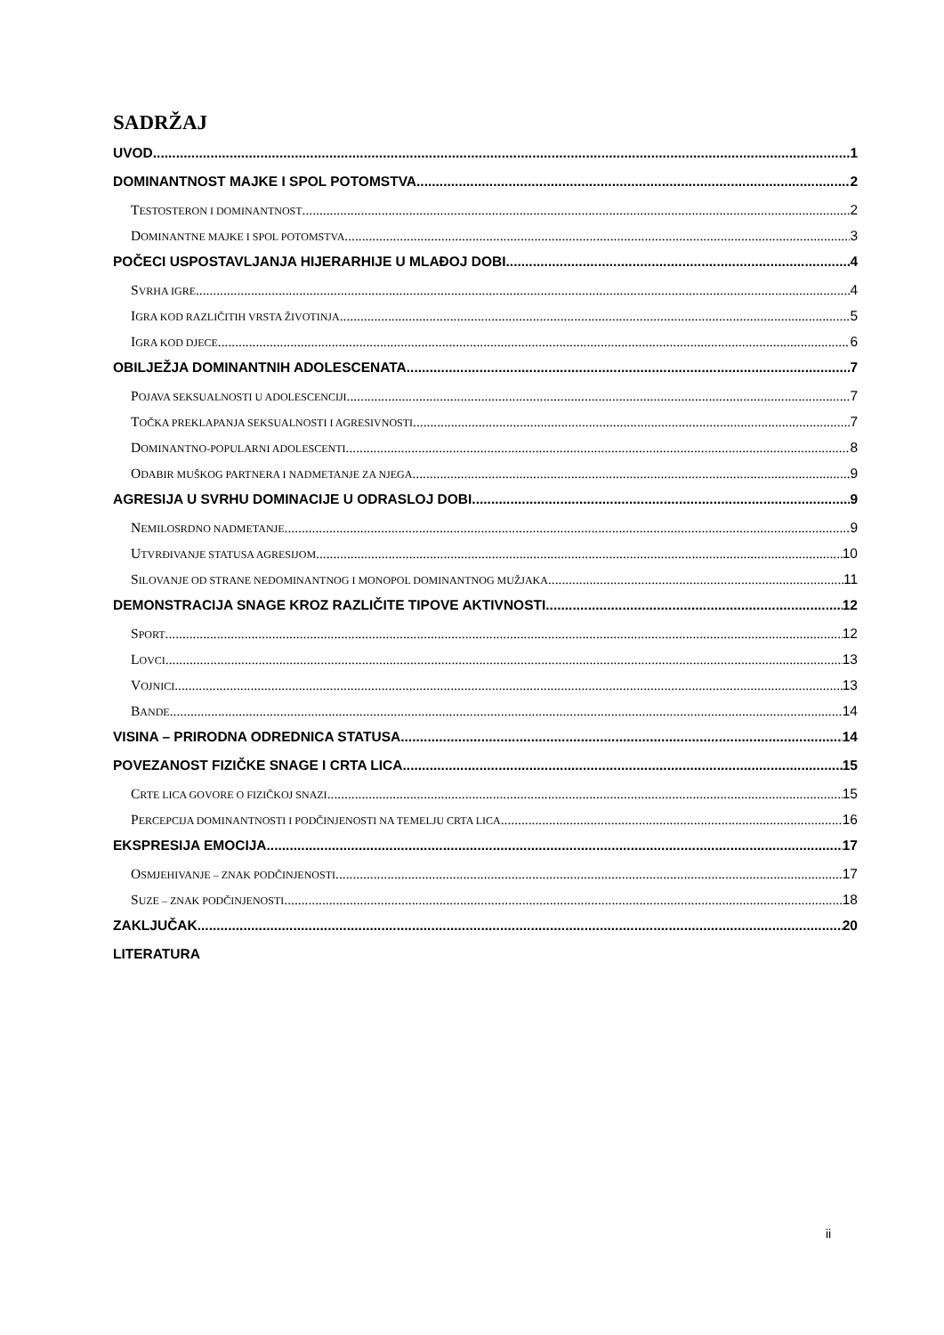SADRŽAJ
UVOD 1
DOMINANTNOST MAJKE I SPOL POTOMSTVA 2
TESTOSTERON I DOMINANTNOST 2
DOMINANTNE MAJKE I SPOL POTOMSTVA 3
POČECI USPOSTAVLJANJA HIJERARHIJE U MLAĐOJ DOBI 4
SVRHA IGRE 4
IGRA KOD RAZLIČITIH VRSTA ŽIVOTINJA 5
IGRA KOD DJECE 6
OBILJEŽJA DOMINANTNIH ADOLESCENATA 7
POJAVA SEKSUALNOSTI U ADOLESCENCIJI 7
TOČKA PREKLAPANJA SEKSUALNOSTI I AGRESIVNOSTI 7
DOMINANTNO-POPULARNI ADOLESCENTI 8
ODABIR MUŠKOG PARTNERA I NADMETANJE ZA NJEGA 9
AGRESIJA U SVRHU DOMINACIJE U ODRASLOJ DOBI 9
NEMILOSRDNO NADMETANJE 9
UTVRĐIVANJE STATUSA AGRESIJOM 10
SILOVANJE OD STRANE NEDOMINANTNOG I MONOPOL DOMINANTNOG MUŽJAKA 11
DEMONSTRACIJA SNAGE KROZ RAZLIČITE TIPOVE AKTIVNOSTI 12
SPORT 12
LOVCI 13
VOJNICI 13
BANDE 14
VISINA – PRIRODNA ODREDNICA STATUSA 14
POVEZANOST FIZIČKE SNAGE I CRTA LICA 15
CRTE LICA GOVORE O FIZIČKOJ SNAZI 15
PERCEPCIJA DOMINANTNOSTI I PODČINJENOSTI NA TEMELJU CRTA LICA 16
EKSPRESIJA EMOCIJA 17
OSMJEHIVANJE – ZNAK PODČINJENOSTI 17
SUZE – ZNAK PODČINJENOSTI 18
ZAKLJUČAK 20
LITERATURA
ii